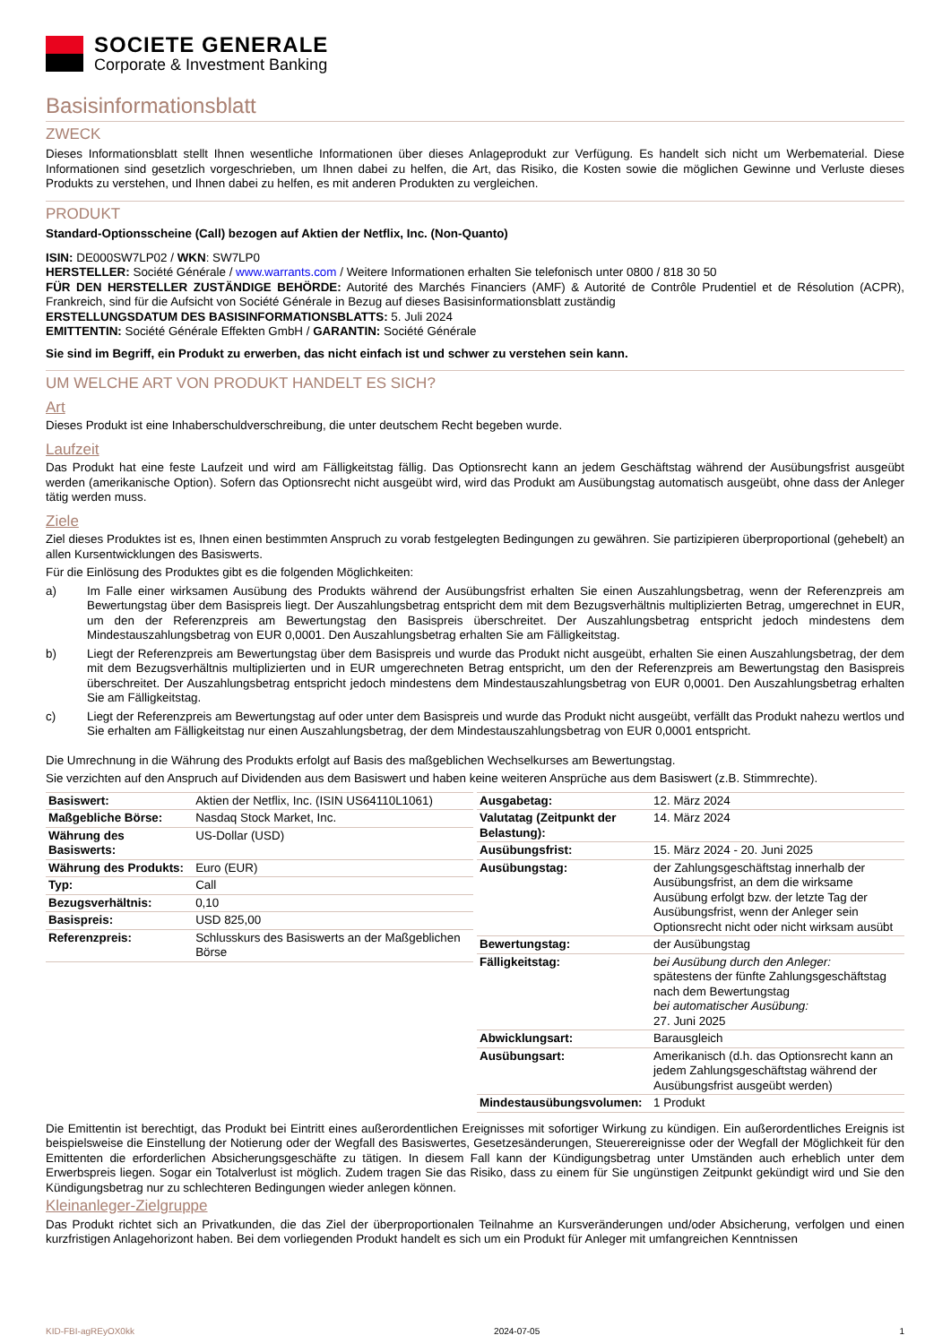SOCIETE GENERALE
Corporate & Investment Banking
Basisinformationsblatt
ZWECK
Dieses Informationsblatt stellt Ihnen wesentliche Informationen über dieses Anlageprodukt zur Verfügung. Es handelt sich nicht um Werbematerial. Diese Informationen sind gesetzlich vorgeschrieben, um Ihnen dabei zu helfen, die Art, das Risiko, die Kosten sowie die möglichen Gewinne und Verluste dieses Produkts zu verstehen, und Ihnen dabei zu helfen, es mit anderen Produkten zu vergleichen.
PRODUKT
Standard-Optionsscheine (Call) bezogen auf Aktien der Netflix, Inc. (Non-Quanto)
ISIN: DE000SW7LP02 / WKN: SW7LP0
HERSTELLER: Société Générale / www.warrants.com / Weitere Informationen erhalten Sie telefonisch unter 0800 / 818 30 50
FÜR DEN HERSTELLER ZUSTÄNDIGE BEHÖRDE: Autorité des Marchés Financiers (AMF) & Autorité de Contrôle Prudentiel et de Résolution (ACPR), Frankreich, sind für die Aufsicht von Société Générale in Bezug auf dieses Basisinformationsblatt zuständig
ERSTELLUNGSDATUM DES BASISINFORMATIONSBLATTS: 5. Juli 2024
EMITTENTIN: Société Générale Effekten GmbH / GARANTIN: Société Générale
Sie sind im Begriff, ein Produkt zu erwerben, das nicht einfach ist und schwer zu verstehen sein kann.
UM WELCHE ART VON PRODUKT HANDELT ES SICH?
Art
Dieses Produkt ist eine Inhaberschuldverschreibung, die unter deutschem Recht begeben wurde.
Laufzeit
Das Produkt hat eine feste Laufzeit und wird am Fälligkeitstag fällig. Das Optionsrecht kann an jedem Geschäftstag während der Ausübungsfrist ausgeübt werden (amerikanische Option). Sofern das Optionsrecht nicht ausgeübt wird, wird das Produkt am Ausübungstag automatisch ausgeübt, ohne dass der Anleger tätig werden muss.
Ziele
Ziel dieses Produktes ist es, Ihnen einen bestimmten Anspruch zu vorab festgelegten Bedingungen zu gewähren. Sie partizipieren überproportional (gehebelt) an allen Kursentwicklungen des Basiswerts.
Für die Einlösung des Produktes gibt es die folgenden Möglichkeiten:
a) Im Falle einer wirksamen Ausübung des Produkts während der Ausübungsfrist erhalten Sie einen Auszahlungsbetrag, wenn der Referenzpreis am Bewertungstag über dem Basispreis liegt. Der Auszahlungsbetrag entspricht dem mit dem Bezugsverhältnis multiplizierten Betrag, umgerechnet in EUR, um den der Referenzpreis am Bewertungstag den Basispreis überschreitet. Der Auszahlungsbetrag entspricht jedoch mindestens dem Mindestauszahlungsbetrag von EUR 0,0001. Den Auszahlungsbetrag erhalten Sie am Fälligkeitstag.
b) Liegt der Referenzpreis am Bewertungstag über dem Basispreis und wurde das Produkt nicht ausgeübt, erhalten Sie einen Auszahlungsbetrag, der dem mit dem Bezugsverhältnis multiplizierten und in EUR umgerechneten Betrag entspricht, um den der Referenzpreis am Bewertungstag den Basispreis überschreitet. Der Auszahlungsbetrag entspricht jedoch mindestens dem Mindestauszahlungsbetrag von EUR 0,0001. Den Auszahlungsbetrag erhalten Sie am Fälligkeitstag.
c) Liegt der Referenzpreis am Bewertungstag auf oder unter dem Basispreis und wurde das Produkt nicht ausgeübt, verfällt das Produkt nahezu wertlos und Sie erhalten am Fälligkeitstag nur einen Auszahlungsbetrag, der dem Mindestauszahlungsbetrag von EUR 0,0001 entspricht.
Die Umrechnung in die Währung des Produkts erfolgt auf Basis des maßgeblichen Wechselkurses am Bewertungstag.
Sie verzichten auf den Anspruch auf Dividenden aus dem Basiswert und haben keine weiteren Ansprüche aus dem Basiswert (z.B. Stimmrechte).
| Basiswert: | Aktien der Netflix, Inc. (ISIN US64110L1061) |
| Maßgebliche Börse: | Nasdaq Stock Market, Inc. |
| Währung des Basiswerts: | US-Dollar (USD) |
| Währung des Produkts: | Euro (EUR) |
| Typ: | Call |
| Bezugsverhältnis: | 0,10 |
| Basispreis: | USD 825,00 |
| Referenzpreis: | Schlusskurs des Basiswerts an der Maßgeblichen Börse |
| Ausgabetag: | 12. März 2024 |
| Valutatag (Zeitpunkt der Belastung): | 14. März 2024 |
| Ausübungsfrist: | 15. März 2024 - 20. Juni 2025 |
| Ausübungstag: | der Zahlungsgeschäftstag innerhalb der Ausübungsfrist, an dem die wirksame Ausübung erfolgt bzw. der letzte Tag der Ausübungsfrist, wenn der Anleger sein Optionsrecht nicht oder nicht wirksam ausübt |
| Bewertungstag: | der Ausübungstag |
| Fälligkeitstag: | bei Ausübung durch den Anleger: spätestens der fünfte Zahlungsgeschäftstag nach dem Bewertungstag bei automatischer Ausübung: 27. Juni 2025 |
| Abwicklungsart: | Barausgleich |
| Ausübungsart: | Amerikanisch (d.h. das Optionsrecht kann an jedem Zahlungsgeschäftstag während der Ausübungsfrist ausgeübt werden) |
| Mindestausübungsvolumen: | 1 Produkt |
Die Emittentin ist berechtigt, das Produkt bei Eintritt eines außerordentlichen Ereignisses mit sofortiger Wirkung zu kündigen. Ein außerordentliches Ereignis ist beispielsweise die Einstellung der Notierung oder der Wegfall des Basiswertes, Gesetzesänderungen, Steuerereignisse oder der Wegfall der Möglichkeit für den Emittenten die erforderlichen Absicherungsgeschäfte zu tätigen. In diesem Fall kann der Kündigungsbetrag unter Umständen auch erheblich unter dem Erwerbspreis liegen. Sogar ein Totalverlust ist möglich. Zudem tragen Sie das Risiko, dass zu einem für Sie ungünstigen Zeitpunkt gekündigt wird und Sie den Kündigungsbetrag nur zu schlechteren Bedingungen wieder anlegen können.
Kleinanleger-Zielgruppe
Das Produkt richtet sich an Privatkunden, die das Ziel der überproportionalen Teilnahme an Kursveränderungen und/oder Absicherung, verfolgen und einen kurzfristigen Anlagehorizont haben. Bei dem vorliegenden Produkt handelt es sich um ein Produkt für Anleger mit umfangreichen Kenntnissen
KID-FBI-agREyOX0kk 2024-07-05 1